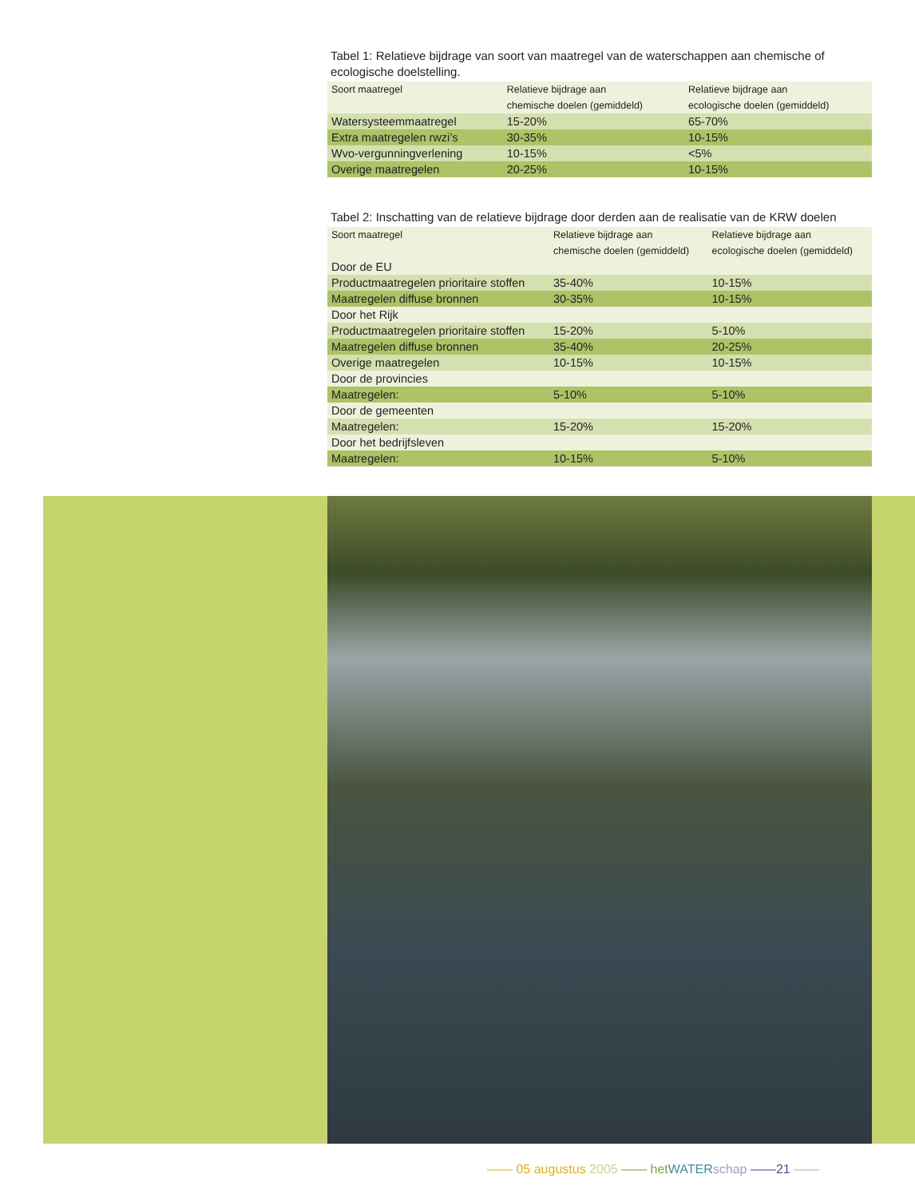Tabel 1: Relatieve bijdrage van soort van maatregel van de waterschappen aan chemische of ecologische doelstelling.
| Soort maatregel | Relatieve bijdrage aan chemische doelen (gemiddeld) | Relatieve bijdrage aan ecologische doelen (gemiddeld) |
| --- | --- | --- |
| Watersysteemmaatregel | 15-20% | 65-70% |
| Extra maatregelen rwzi’s | 30-35% | 10-15% |
| Wvo-vergunningverlening | 10-15% | <5% |
| Overige maatregelen | 20-25% | 10-15% |
Tabel 2: Inschatting van de relatieve bijdrage door derden aan de realisatie van de KRW doelen
| Soort maatregel | Relatieve bijdrage aan chemische doelen (gemiddeld) | Relatieve bijdrage aan ecologische doelen (gemiddeld) |
| --- | --- | --- |
| Door de EU | | |
| Productmaatregelen prioritaire stoffen | 35-40% | 10-15% |
| Maatregelen diffuse bronnen | 30-35% | 10-15% |
| Door het Rijk | | |
| Productmaatregelen prioritaire stoffen | 15-20% | 5-10% |
| Maatregelen diffuse bronnen | 35-40% | 20-25% |
| Overige maatregelen | 10-15% | 10-15% |
| Door de provincies | | |
| Maatregelen: | 5-10% | 5-10% |
| Door de gemeenten | | |
| Maatregelen: | 15-20% | 15-20% |
| Door het bedrijfsleven | | |
| Maatregelen: | 10-15% | 5-10% |
—— 05 augustus 2005 —— het WATER schap ——21 ——